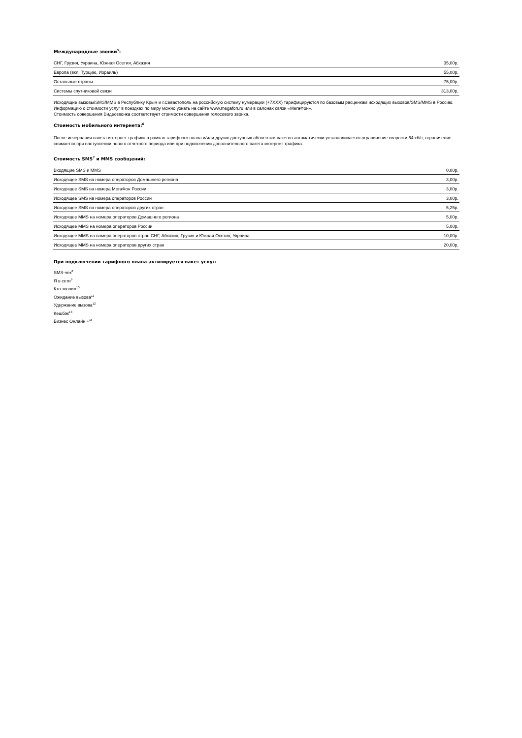Международные звонки<sup>5</sup>:
| СНГ, Грузия, Украина, Южная Осетия, Абхазия | 35,00р. |
| Европа (вкл. Турцию, Израиль) | 55,00р. |
| Остальные страны | 75,00р. |
| Системы спутниковой связи | 313,00р. |
Исходящие вызовы/SMS/MMS в Республику Крым и г.Севастополь на российскую систему нумерации (+7XXX) тарифицируются по базовым расценкам исходящих вызовов/SMS/MMS в Россию.
Информацию о стоимости услуг в поездках по миру можно узнать на сайте www.megafon.ru или в салонах связи «МегаФон».
Стоимость совершения Видеозвонка соответствует стоимости совершения голосового звонка.
Стоимость мобильного интернета:<sup>6</sup>
После исчерпания пакета интернет трафика в рамках тарифного плана и/или других доступных абонентам пакетов автоматически устанавливается ограничение скорости 64 кб/с, ограничение снимается при наступлении нового отчетного периода или при подключении дополнительного пакета интернет трафика.
Стоимость SMS<sup>7</sup> и MMS сообщений:
| Входящие SMS и MMS | 0,00р. |
| Исходящее SMS на номера операторов Домашнего региона | 3,00р. |
| Исходящее SMS на номера МегаФон России | 3,00р. |
| Исходящее SMS на номера операторов России | 3,00р. |
| Исходящее SMS на номера операторов других стран | 5,25р. |
| Исходящее MMS на номера операторов Домашнего региона | 5,00р. |
| Исходящее MMS на номера операторов России | 5,00р. |
| Исходящее MMS на номера операторов стран СНГ, Абхазия, Грузия и Южная Осетия, Украина | 10,00р. |
| Исходящее MMS на номера операторов других стран | 20,00р. |
При подключении тарифного плана активируется пакет услуг:
SMS-чек<sup>8</sup>
Я в сети<sup>9</sup>
Кто звонил<sup>10</sup>
Ожидание вызова<sup>11</sup>
Удержание вызова<sup>12</sup>
Кешбэк<sup>13</sup>
Бизнес Онлайн +<sup>15</sup>